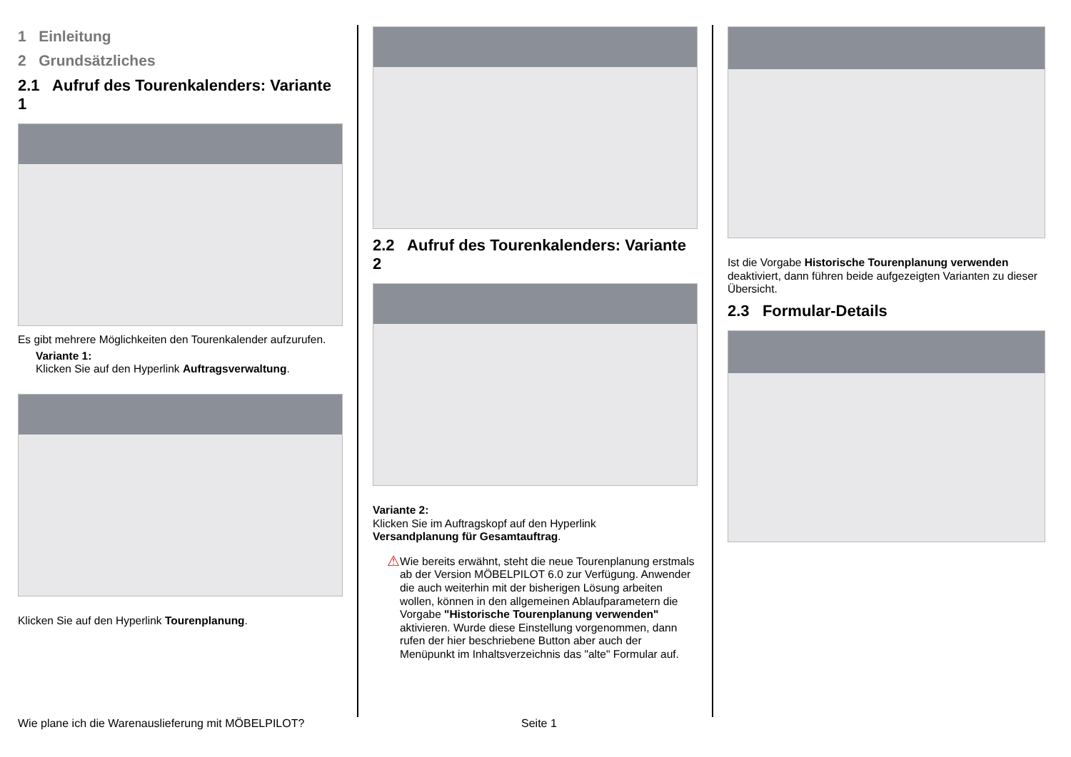1 Einleitung
2 Grundsätzliches
2.1 Aufruf des Tourenkalenders: Variante 1
Es gibt mehrere Möglichkeiten den Tourenkalender aufzurufen.
Variante 1:
Klicken Sie auf den Hyperlink Auftragsverwaltung.
Klicken Sie auf den Hyperlink Tourenplanung.
2.2 Aufruf des Tourenkalenders: Variante 2
Variante 2:
Klicken Sie im Auftragskopf auf den Hyperlink
Versandplanung für Gesamtauftrag.
⚠
Wie bereits erwähnt, steht die neue Tourenplanung erstmals ab der Version MÖBELPILOT 6.0 zur Verfügung. Anwender die auch weiterhin mit der bisherigen Lösung arbeiten wollen, können in den allgemeinen Ablaufparametern die Vorgabe "Historische Tourenplanung verwenden" aktivieren. Wurde diese Einstellung vorgenommen, dann rufen der hier beschriebene Button aber auch der Menüpunkt im Inhaltsverzeichnis das "alte" Formular auf.
Ist die Vorgabe Historische Tourenplanung verwenden deaktiviert, dann führen beide aufgezeigten Varianten zu dieser Übersicht.
2.3 Formular-Details
Wie plane ich die Warenauslieferung mit MÖBELPILOT? Seite 1